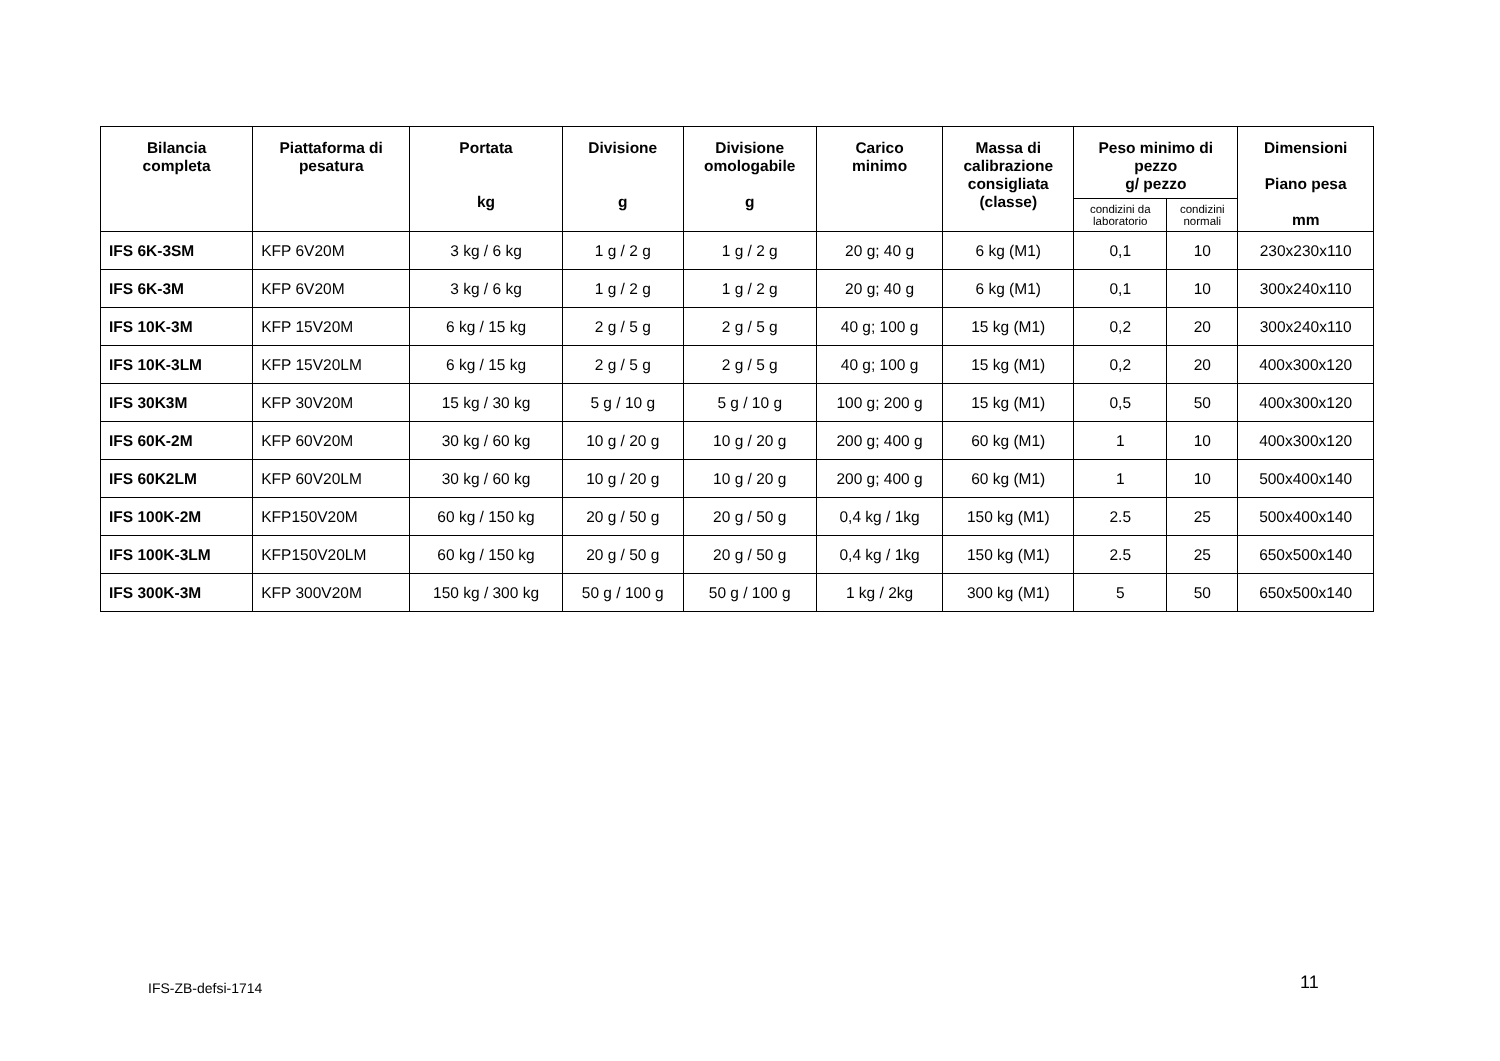| Bilancia completa | Piattaforma di pesatura | Portata kg | Divisione g | Divisione omologabile g | Carico minimo | Massa di calibrazione consigliata (classe) | Peso minimo di pezzo g/ pezzo | | Dimensioni Piano pesa mm |
| --- | --- | --- | --- | --- | --- | --- | --- | --- | --- |
| | | | | | | | condizini da laboratorio | condizini normali | |
| IFS 6K-3SM | KFP 6V20M | 3 kg / 6 kg | 1 g / 2 g | 1 g / 2 g | 20 g; 40 g | 6 kg (M1) | 0,1 | 10 | 230x230x110 |
| IFS 6K-3M | KFP 6V20M | 3 kg / 6 kg | 1 g / 2 g | 1 g / 2 g | 20 g; 40 g | 6 kg (M1) | 0,1 | 10 | 300x240x110 |
| IFS 10K-3M | KFP 15V20M | 6 kg / 15 kg | 2 g / 5 g | 2 g / 5 g | 40 g; 100 g | 15 kg (M1) | 0,2 | 20 | 300x240x110 |
| IFS 10K-3LM | KFP 15V20LM | 6 kg / 15 kg | 2 g / 5 g | 2 g / 5 g | 40 g; 100 g | 15 kg (M1) | 0,2 | 20 | 400x300x120 |
| IFS 30K3M | KFP 30V20M | 15 kg / 30 kg | 5 g / 10 g | 5 g / 10 g | 100 g; 200 g | 15 kg (M1) | 0,5 | 50 | 400x300x120 |
| IFS 60K-2M | KFP 60V20M | 30 kg / 60 kg | 10 g / 20 g | 10 g / 20 g | 200 g; 400 g | 60 kg (M1) | 1 | 10 | 400x300x120 |
| IFS 60K2LM | KFP 60V20LM | 30 kg / 60 kg | 10 g / 20 g | 10 g / 20 g | 200 g; 400 g | 60 kg (M1) | 1 | 10 | 500x400x140 |
| IFS 100K-2M | KFP150V20M | 60 kg / 150 kg | 20 g / 50 g | 20 g / 50 g | 0,4 kg / 1kg | 150 kg (M1) | 2.5 | 25 | 500x400x140 |
| IFS 100K-3LM | KFP150V20LM | 60 kg / 150 kg | 20 g / 50 g | 20 g / 50 g | 0,4 kg / 1kg | 150 kg (M1) | 2.5 | 25 | 650x500x140 |
| IFS 300K-3M | KFP 300V20M | 150 kg / 300 kg | 50 g / 100 g | 50 g / 100 g | 1 kg / 2kg | 300 kg (M1) | 5 | 50 | 650x500x140 |
IFS-ZB-defsi-1714 11